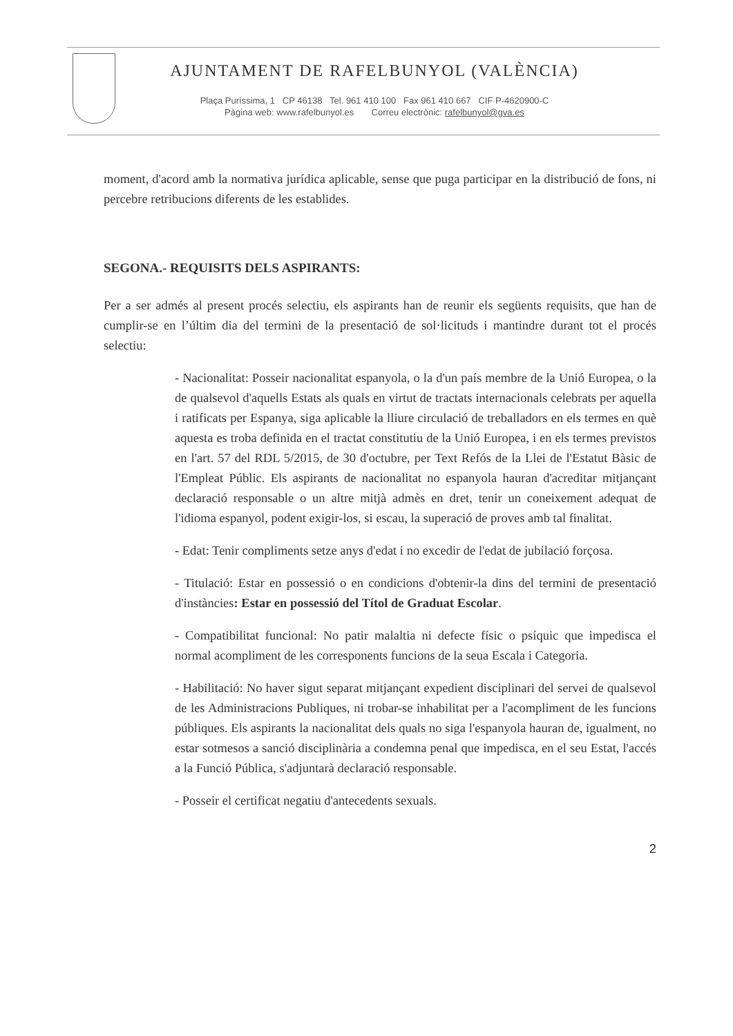AJUNTAMENT DE RAFELBUNYOL (VALÈNCIA)
Plaça Puríssima, 1 CP 46138 Tel. 961 410 100 Fax 961 410 667 CIF P-4620900-C
Pàgina web: www.rafelbunyol.es Correu electrònic: rafelbunyol@gva.es
moment, d'acord amb la normativa jurídica aplicable, sense que puga participar en la distribució de fons, ni percebre retribucions diferents de les establides.
SEGONA.- REQUISITS DELS ASPIRANTS:
Per a ser admés al present procés selectiu, els aspirants han de reunir els següents requisits, que han de cumplir-se en l’últim dia del termini de la presentació de sol·licituds i mantindre durant tot el procés selectiu:
- Nacionalitat: Posseir nacionalitat espanyola, o la d'un país membre de la Unió Europea, o la de qualsevol d'aquells Estats als quals en virtut de tractats internacionals celebrats per aquella i ratificats per Espanya, siga aplicable la lliure circulació de treballadors en els termes en què aquesta es troba definida en el tractat constitutiu de la Unió Europea, i en els termes previstos en l'art. 57 del RDL 5/2015, de 30 d'octubre, per Text Refós de la Llei de l'Estatut Bàsic de l'Empleat Públic. Els aspirants de nacionalitat no espanyola hauran d'acreditar mitjançant declaració responsable o un altre mitjà admès en dret, tenir un coneixement adequat de l'idioma espanyol, podent exigir-los, si escau, la superació de proves amb tal finalitat.
- Edat: Tenir compliments setze anys d'edat i no excedir de l'edat de jubilació forçosa.
- Titulació: Estar en possessió o en condicions d'obtenir-la dins del termini de presentació d'instàncies: Estar en possessió del Títol de Graduat Escolar.
- Compatibilitat funcional: No patir malaltia ni defecte físic o psíquic que impedisca el normal acompliment de les corresponents funcions de la seua Escala i Categoria.
- Habilitació: No haver sigut separat mitjançant expedient disciplinari del servei de qualsevol de les Administracions Publiques, ni trobar-se inhabilitat per a l'acompliment de les funcions públiques. Els aspirants la nacionalitat dels quals no siga l'espanyola hauran de, igualment, no estar sotmesos a sanció disciplinària a condemna penal que impedisca, en el seu Estat, l'accés a la Funció Pública, s'adjuntarà declaració responsable.
- Posseir el certificat negatiu d'antecedents sexuals.
2